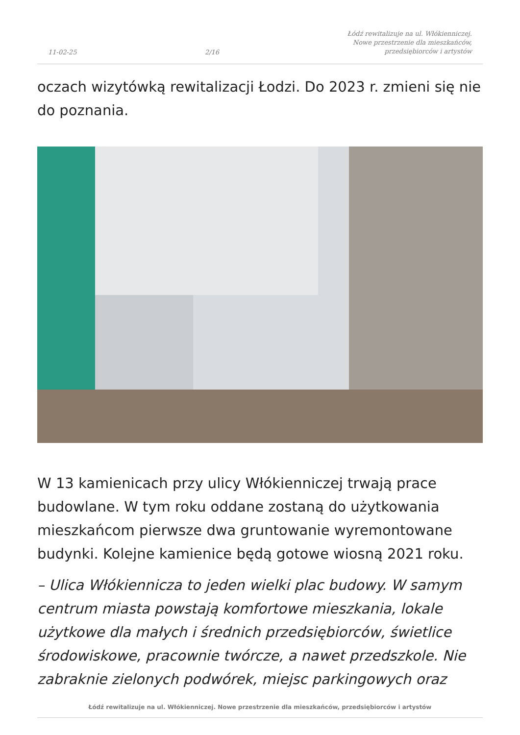11-02-25 2/16 Łódź rewitalizuje na ul. Włókienniczej.
Nowe przestrzenie dla mieszkańców,
przedsiębiorców i artystów
oczach wizytówką rewitalizacji Łodzi. Do 2023 r. zmieni się nie do poznania.
W 13 kamienicach przy ulicy Włókienniczej trwają prace budowlane. W tym roku oddane zostaną do użytkowania mieszkańcom pierwsze dwa gruntowanie wyremontowane budynki. Kolejne kamienice będą gotowe wiosną 2021 roku.
– Ulica Włókiennicza to jeden wielki plac budowy. W samym centrum miasta powstają komfortowe mieszkania, lokale użytkowe dla małych i średnich przedsiębiorców, świetlice środowiskowe, pracownie twórcze, a nawet przedszkole. Nie zabraknie zielonych podwórek, miejsc parkingowych oraz
Łódź rewitalizuje na ul. Włókienniczej. Nowe przestrzenie dla mieszkańców, przedsiębiorców i artystów